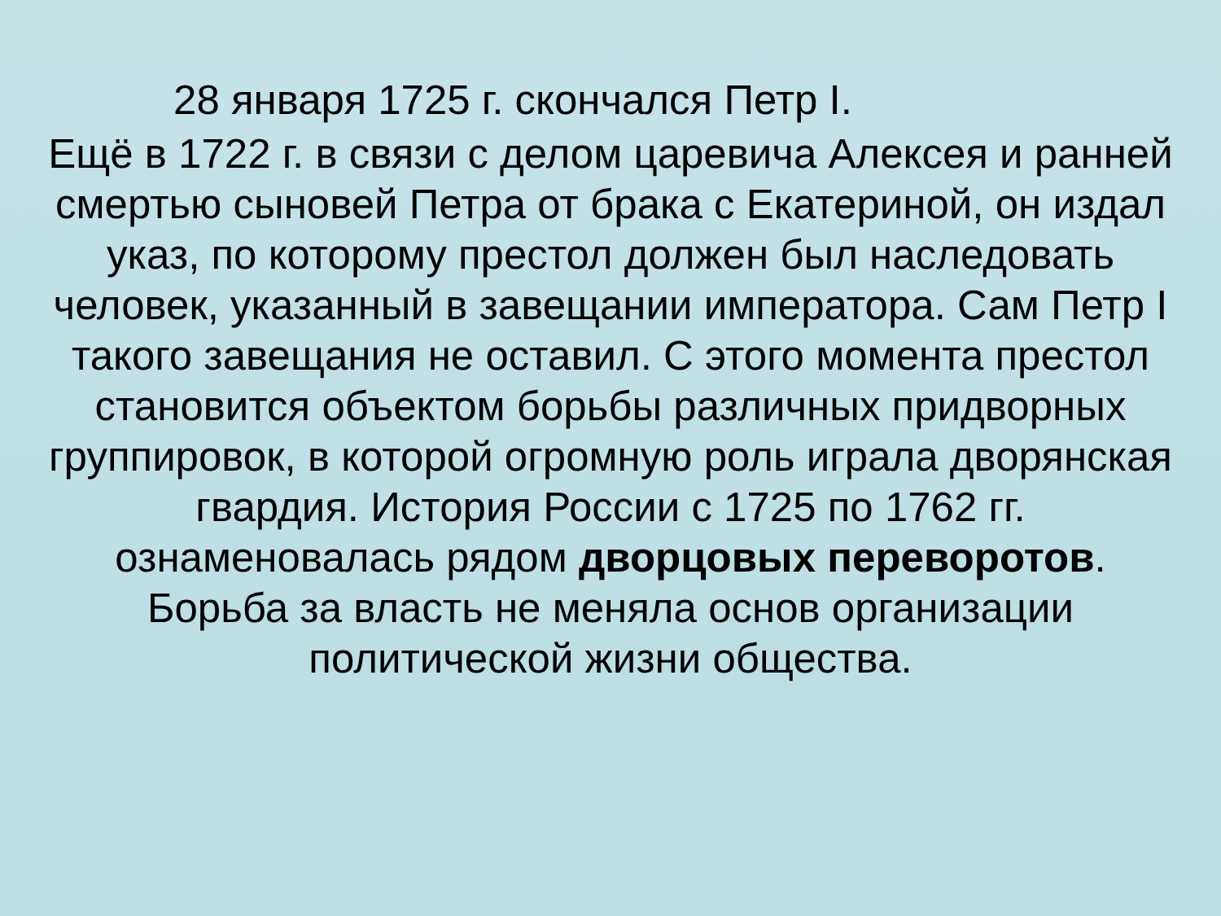28 января 1725 г. скончался Петр I.
Ещё в 1722 г. в связи с делом царевича Алексея и ранней смертью сыновей Петра от брака с Екатериной, он издал указ, по которому престол должен был наследовать человек, указанный в завещании императора. Сам Петр I такого завещания не оставил. С этого момента престол становится объектом борьбы различных придворных группировок, в которой огромную роль играла дворянская гвардия. История России с 1725 по 1762 гг. ознаменовалась рядом дворцовых переворотов. Борьба за власть не меняла основ организации политической жизни общества.